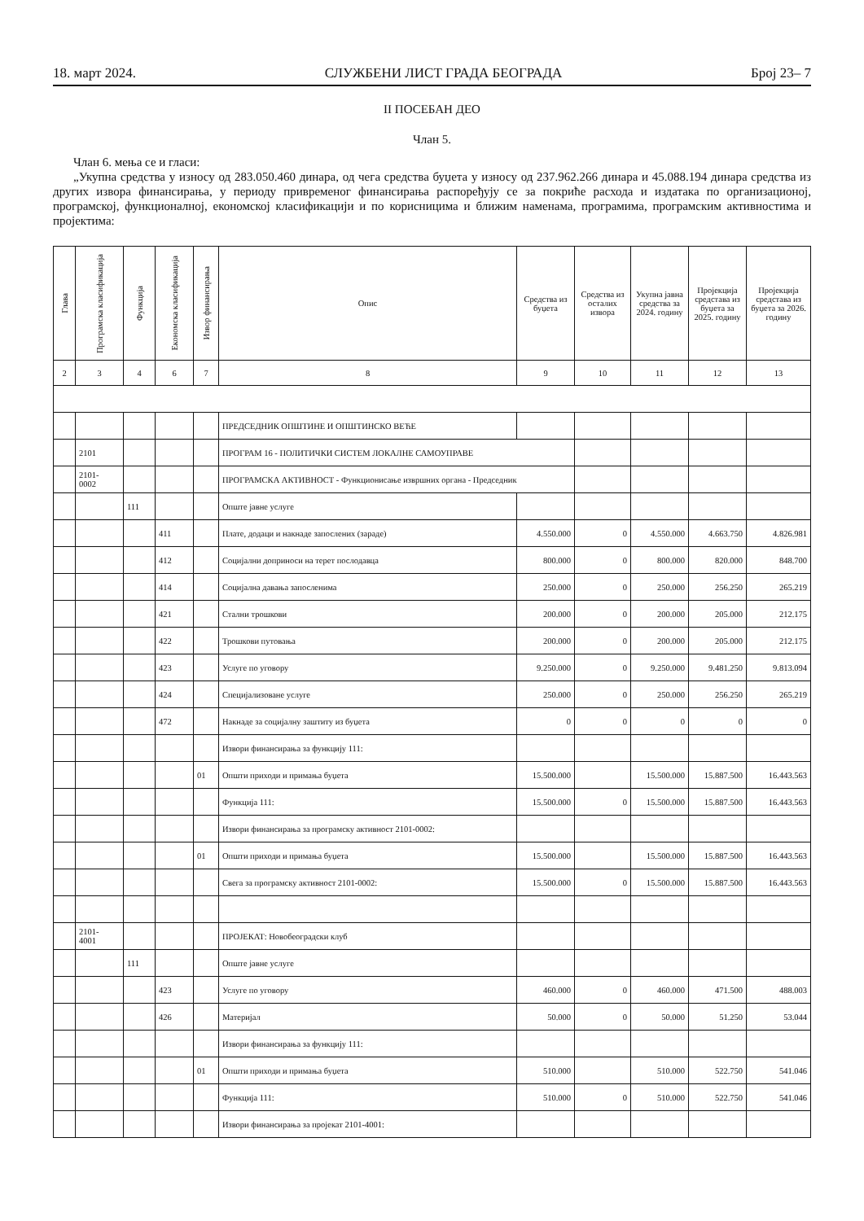18. март 2024. СЛУЖБЕНИ ЛИСТ ГРАДА БЕОГРАДА Број 23– 7
II ПОСЕБАН ДЕО
Члан 5.
Члан 6. мења се и гласи:
„Укупна средства у износу од 283.050.460 динара, од чега средства буџета у износу од 237.962.266 динара и 45.088.194 динара средства из других извора финансирања, у периоду привременог финансирања распоређују се за покриће расхода и издатака по организационој, програмској, функционалној, економској класификацији и по корисницима и ближим наменама, програмима, програмским активностима и пројектима:
| Глава | Програмска класификација | Функција | Економска класификација | Извор финансирања | Опис | Средства из буџета | Средства из осталих извора | Укупна јавна средства за 2024. годину | Пројекција средстава из буџета за 2025. годину | Пројекција средстава из буџета за 2026. годину |
| --- | --- | --- | --- | --- | --- | --- | --- | --- | --- | --- |
| 2 | 3 | 4 | 6 | 7 | 8 | 9 | 10 | 11 | 12 | 13 |
| | | | | | ПРЕДСЕДНИК ОПШТИНЕ И ОПШТИНСКО ВЕЋЕ | | | | | |
| | 2101 | | | | ПРОГРАМ 16 - ПОЛИТИЧКИ СИСТЕМ ЛОКАЛНЕ САМОУПРАВЕ | | | | | |
| | 2101- 0002 | | | | ПРОГРАМСКА АКТИВНОСТ - Функционисање извршних органа - Председник | | | | | |
| | | 111 | | | Опште јавне услуге | | | | | |
| | | | 411 | | Плате, додаци и накнаде запослених (зараде) | 4.550.000 | 0 | 4.550.000 | 4.663.750 | 4.826.981 |
| | | | 412 | | Социјални доприноси на терет послодавца | 800.000 | 0 | 800.000 | 820.000 | 848.700 |
| | | | 414 | | Социјална давања запосленима | 250.000 | 0 | 250.000 | 256.250 | 265.219 |
| | | | 421 | | Стални трошкови | 200.000 | 0 | 200.000 | 205.000 | 212.175 |
| | | | 422 | | Трошкови путовања | 200.000 | 0 | 200.000 | 205.000 | 212.175 |
| | | | 423 | | Услуге по уговору | 9.250.000 | 0 | 9.250.000 | 9.481.250 | 9.813.094 |
| | | | 424 | | Специјализоване услуге | 250.000 | 0 | 250.000 | 256.250 | 265.219 |
| | | | 472 | | Накнаде за социјалну заштиту из буџета | 0 | 0 | 0 | 0 | 0 |
| | | | | | Извори финансирања за функцију 111: | | | | | |
| | | | | 01 | Општи приходи и примања буџета | 15.500.000 | | 15.500.000 | 15.887.500 | 16.443.563 |
| | | | | | Функција 111: | 15.500.000 | 0 | 15.500.000 | 15.887.500 | 16.443.563 |
| | | | | | Извори финансирања за програмску активност 2101-0002: | | | | | |
| | | | | 01 | Општи приходи и примања буџета | 15.500.000 | | 15.500.000 | 15.887.500 | 16.443.563 |
| | | | | | Свега за програмску активност 2101-0002: | 15.500.000 | 0 | 15.500.000 | 15.887.500 | 16.443.563 |
| | 2101- 4001 | | | | ПРОЈЕКАТ: Новобеоградски клуб | | | | | |
| | | 111 | | | Опште јавне услуге | | | | | |
| | | | 423 | | Услуге по уговору | 460.000 | 0 | 460.000 | 471.500 | 488.003 |
| | | | 426 | | Материјал | 50.000 | 0 | 50.000 | 51.250 | 53.044 |
| | | | | | Извори финансирања за функцију 111: | | | | | |
| | | | | 01 | Општи приходи и примања буџета | 510.000 | | 510.000 | 522.750 | 541.046 |
| | | | | | Функција 111: | 510.000 | 0 | 510.000 | 522.750 | 541.046 |
| | | | | | Извори финансирања за пројекат 2101-4001: | | | | | |